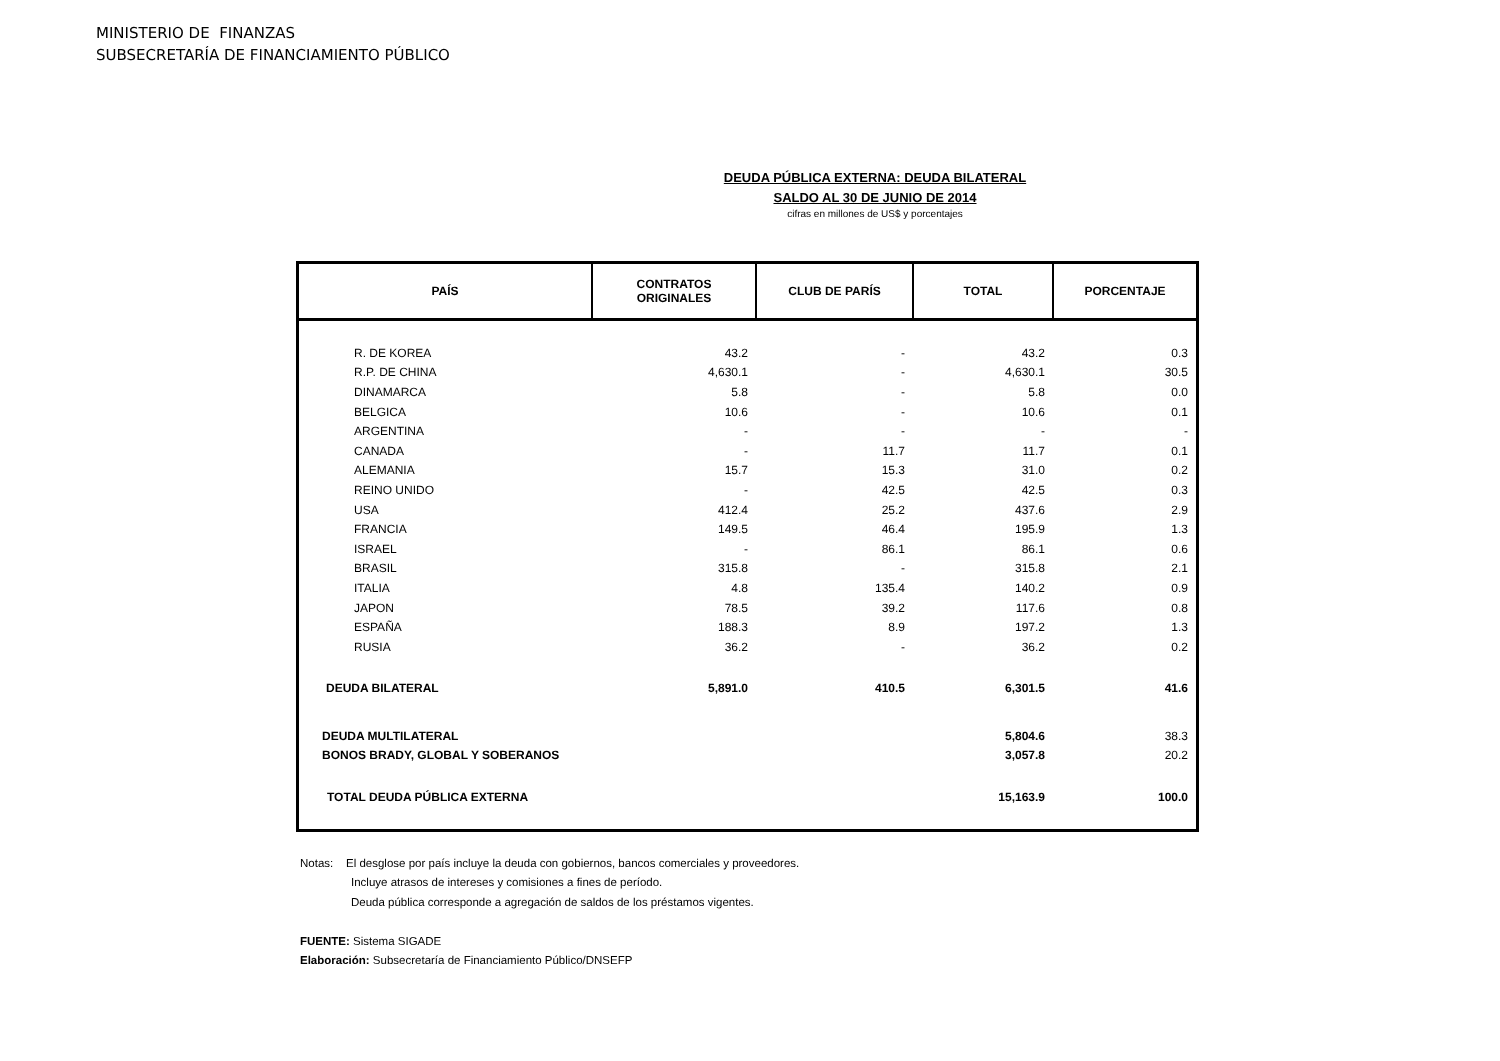MINISTERIO DE FINANZAS
SUBSECRETARÍA DE FINANCIAMIENTO PÚBLICO
DEUDA PÚBLICA EXTERNA: DEUDA BILATERAL
SALDO AL 30 DE JUNIO DE 2014
cifras en millones de US$ y porcentajes
| PAÍS | CONTRATOS ORIGINALES | CLUB DE PARÍS | TOTAL | PORCENTAJE |
| --- | --- | --- | --- | --- |
| R. DE KOREA | 43.2 | - | 43.2 | 0.3 |
| R.P. DE CHINA | 4,630.1 | - | 4,630.1 | 30.5 |
| DINAMARCA | 5.8 | - | 5.8 | 0.0 |
| BELGICA | 10.6 | - | 10.6 | 0.1 |
| ARGENTINA | - | - | - | - |
| CANADA | - | 11.7 | 11.7 | 0.1 |
| ALEMANIA | 15.7 | 15.3 | 31.0 | 0.2 |
| REINO UNIDO | - | 42.5 | 42.5 | 0.3 |
| USA | 412.4 | 25.2 | 437.6 | 2.9 |
| FRANCIA | 149.5 | 46.4 | 195.9 | 1.3 |
| ISRAEL | - | 86.1 | 86.1 | 0.6 |
| BRASIL | 315.8 | - | 315.8 | 2.1 |
| ITALIA | 4.8 | 135.4 | 140.2 | 0.9 |
| JAPON | 78.5 | 39.2 | 117.6 | 0.8 |
| ESPAÑA | 188.3 | 8.9 | 197.2 | 1.3 |
| RUSIA | 36.2 | - | 36.2 | 0.2 |
| DEUDA BILATERAL | 5,891.0 | 410.5 | 6,301.5 | 41.6 |
| DEUDA MULTILATERAL | | | 5,804.6 | 38.3 |
| BONOS BRADY, GLOBAL Y SOBERANOS | | | 3,057.8 | 20.2 |
| TOTAL DEUDA PÚBLICA EXTERNA | | | 15,163.9 | 100.0 |
Notas: El desglose por país incluye la deuda con gobiernos, bancos comerciales y proveedores.
Incluye atrasos de intereses y comisiones a fines de período.
Deuda pública corresponde a agregación de saldos de los préstamos vigentes.
FUENTE: Sistema SIGADE
Elaboración: Subsecretaría de Financiamiento Público/DNSEFP